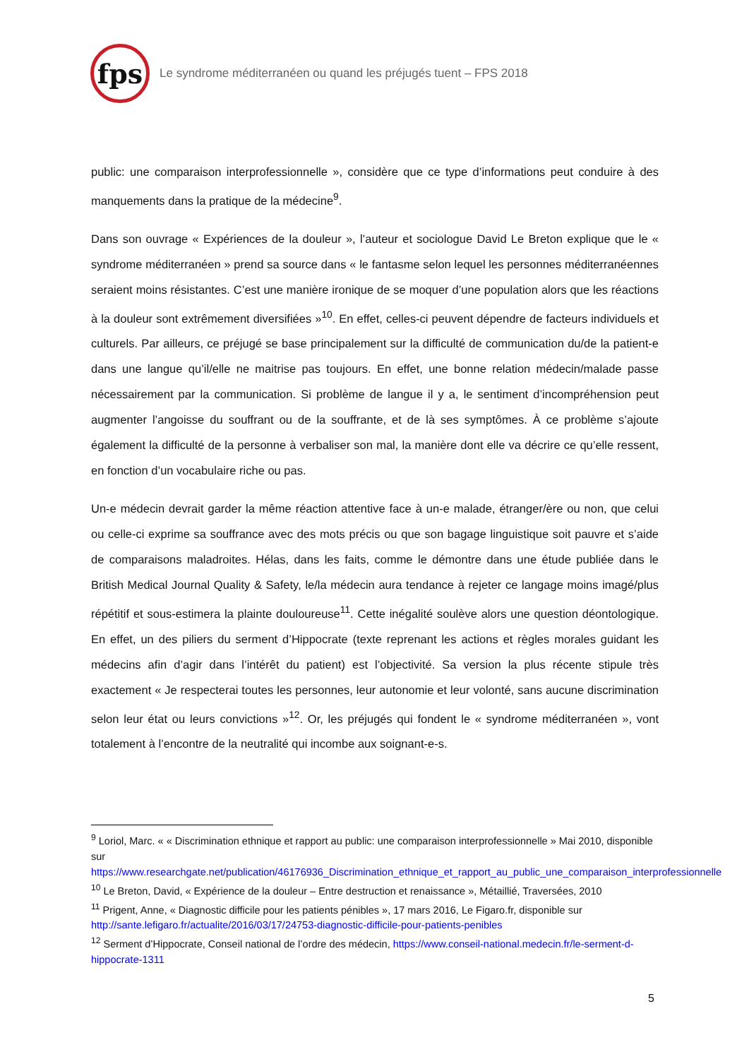fps
Le syndrome méditerranéen ou quand les préjugés tuent – FPS 2018
public: une comparaison interprofessionnelle », considère que ce type d’informations peut conduire à des manquements dans la pratique de la médecine<sup>9</sup>.
Dans son ouvrage « Expériences de la douleur », l’auteur et sociologue David Le Breton explique que le « syndrome méditerranéen » prend sa source dans « le fantasme selon lequel les personnes méditerranéennes seraient moins résistantes. C’est une manière ironique de se moquer d’une population alors que les réactions à la douleur sont extrêmement diversifiées »<sup>10</sup>. En effet, celles-ci peuvent dépendre de facteurs individuels et culturels. Par ailleurs, ce préjugé se base principalement sur la difficulté de communication du/de la patient-e dans une langue qu’il/elle ne maitrise pas toujours. En effet, une bonne relation médecin/malade passe nécessairement par la communication. Si problème de langue il y a, le sentiment d’incompréhension peut augmenter l’angoisse du souffrant ou de la souffrante, et de là ses symptômes. À ce problème s’ajoute également la difficulté de la personne à verbaliser son mal, la manière dont elle va décrire ce qu’elle ressent, en fonction d’un vocabulaire riche ou pas.
Un-e médecin devrait garder la même réaction attentive face à un-e malade, étranger/ère ou non, que celui ou celle-ci exprime sa souffrance avec des mots précis ou que son bagage linguistique soit pauvre et s’aide de comparaisons maladroites. Hélas, dans les faits, comme le démontre dans une étude publiée dans le British Medical Journal Quality & Safety, le/la médecin aura tendance à rejeter ce langage moins imagé/plus répétitif et sous-estimera la plainte douloureuse<sup>11</sup>. Cette inégalité soulève alors une question déontologique. En effet, un des piliers du serment d’Hippocrate (texte reprenant les actions et règles morales guidant les médecins afin d’agir dans l’intérêt du patient) est l’objectivité. Sa version la plus récente stipule très exactement « Je respecterai toutes les personnes, leur autonomie et leur volonté, sans aucune discrimination selon leur état ou leurs convictions »<sup>12</sup>. Or, les préjugés qui fondent le « syndrome méditerranéen », vont totalement à l’encontre de la neutralité qui incombe aux soignant-e-s.
<sup>9</sup> Loriol, Marc. « « Discrimination ethnique et rapport au public: une comparaison interprofessionnelle » Mai 2010, disponible sur https://www.researchgate.net/publication/46176936_Discrimination_ethnique_et_rapport_au_public_une_comparaison_interprofessionnelle
<sup>10</sup> Le Breton, David, « Expérience de la douleur – Entre destruction et renaissance », Métaillié, Traversées, 2010
<sup>11</sup> Prigent, Anne, « Diagnostic difficile pour les patients pénibles », 17 mars 2016, Le Figaro.fr, disponible sur http://sante.lefigaro.fr/actualite/2016/03/17/24753-diagnostic-difficile-pour-patients-penibles
<sup>12</sup> Serment d’Hippocrate, Conseil national de l’ordre des médecin, https://www.conseil-national.medecin.fr/le-serment-d-hippocrate-1311
5